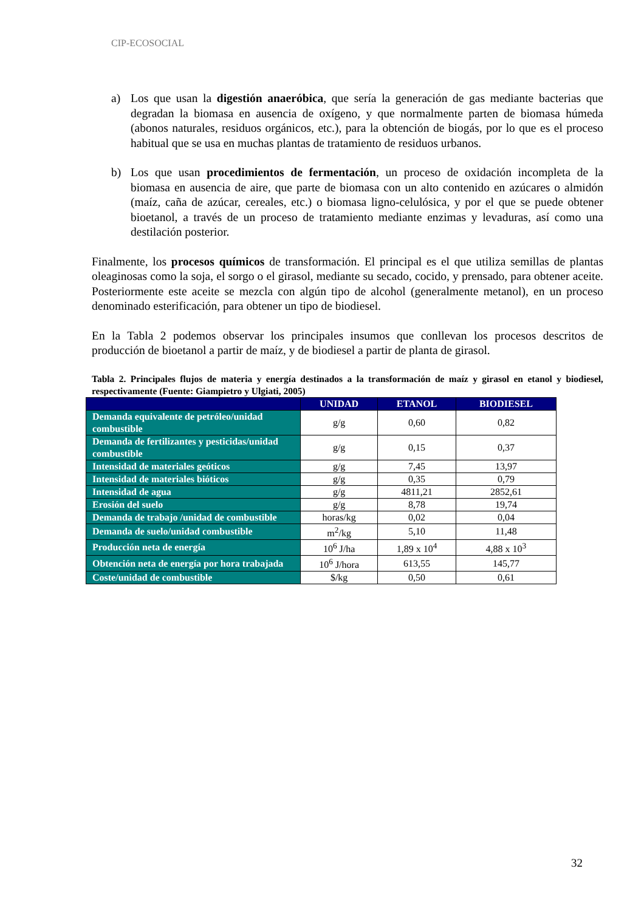CIP-ECOSOCIAL
a) Los que usan la digestión anaeróbica, que sería la generación de gas mediante bacterias que degradan la biomasa en ausencia de oxígeno, y que normalmente parten de biomasa húmeda (abonos naturales, residuos orgánicos, etc.), para la obtención de biogás, por lo que es el proceso habitual que se usa en muchas plantas de tratamiento de residuos urbanos.
b) Los que usan procedimientos de fermentación, un proceso de oxidación incompleta de la biomasa en ausencia de aire, que parte de biomasa con un alto contenido en azúcares o almidón (maíz, caña de azúcar, cereales, etc.) o biomasa ligno-celulósica, y por el que se puede obtener bioetanol, a través de un proceso de tratamiento mediante enzimas y levaduras, así como una destilación posterior.
Finalmente, los procesos químicos de transformación. El principal es el que utiliza semillas de plantas oleaginosas como la soja, el sorgo o el girasol, mediante su secado, cocido, y prensado, para obtener aceite. Posteriormente este aceite se mezcla con algún tipo de alcohol (generalmente metanol), en un proceso denominado esterificación, para obtener un tipo de biodiesel.
En la Tabla 2 podemos observar los principales insumos que conllevan los procesos descritos de producción de bioetanol a partir de maíz, y de biodiesel a partir de planta de girasol.
Tabla 2. Principales flujos de materia y energía destinados a la transformación de maíz y girasol en etanol y biodiesel, respectivamente (Fuente: Giampietro y Ulgiati, 2005)
| | UNIDAD | ETANOL | BIODIESEL |
| --- | --- | --- | --- |
| Demanda equivalente de petróleo/unidad combustible | g/g | 0,60 | 0,82 |
| Demanda de fertilizantes y pesticidas/unidad combustible | g/g | 0,15 | 0,37 |
| Intensidad de materiales geóticos | g/g | 7,45 | 13,97 |
| Intensidad de materiales bióticos | g/g | 0,35 | 0,79 |
| Intensidad de agua | g/g | 4811,21 | 2852,61 |
| Erosión del suelo | g/g | 8,78 | 19,74 |
| Demanda de trabajo /unidad de combustible | horas/kg | 0,02 | 0,04 |
| Demanda de suelo/unidad combustible | m<sup>2</sup>/kg | 5,10 | 11,48 |
| Producción neta de energía | 10<sup>6</sup> J/ha | 1,89 x 10<sup>4</sup> | 4,88 x 10<sup>3</sup> |
| Obtención neta de energía por hora trabajada | 10<sup>6</sup> J/hora | 613,55 | 145,77 |
| Coste/unidad de combustible | $/kg | 0,50 | 0,61 |
32